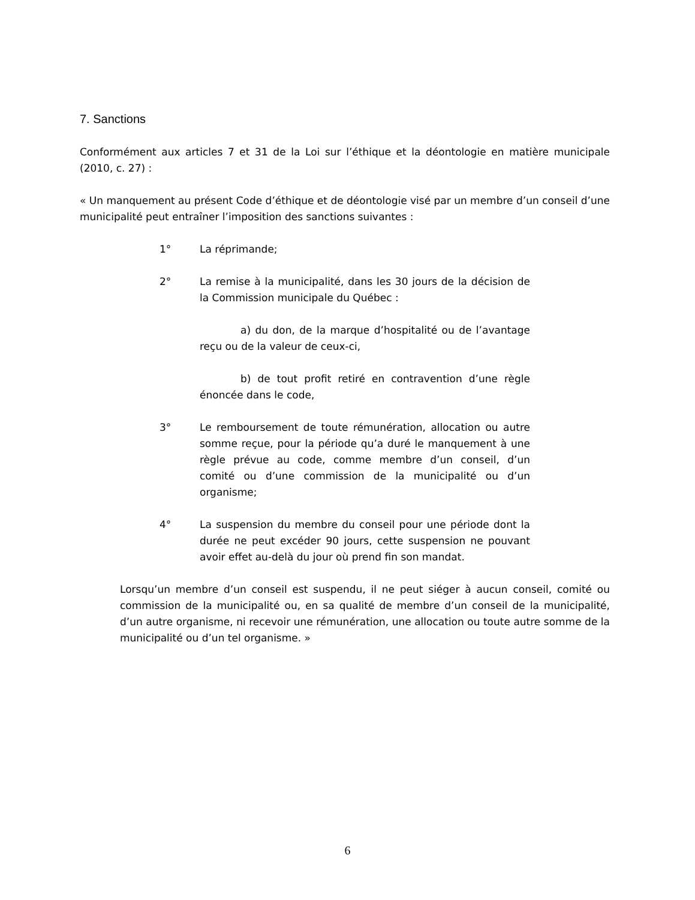7. Sanctions
Conformément aux articles 7 et 31 de la Loi sur l’éthique et la déontologie en matière municipale (2010, c. 27) :
« Un manquement au présent Code d’éthique et de déontologie visé par un membre d’un conseil d’une municipalité peut entraîner l’imposition des sanctions suivantes :
1° La réprimande;
2° La remise à la municipalité, dans les 30 jours de la décision de la Commission municipale du Québec :
a) du don, de la marque d’hospitalité ou de l’avantage reçu ou de la valeur de ceux-ci,
b) de tout profit retiré en contravention d’une règle énoncée dans le code,
3° Le remboursement de toute rémunération, allocation ou autre somme reçue, pour la période qu’a duré le manquement à une règle prévue au code, comme membre d’un conseil, d’un comité ou d’une commission de la municipalité ou d’un organisme;
4° La suspension du membre du conseil pour une période dont la durée ne peut excéder 90 jours, cette suspension ne pouvant avoir effet au-delà du jour où prend fin son mandat.
Lorsqu’un membre d’un conseil est suspendu, il ne peut siéger à aucun conseil, comité ou commission de la municipalité ou, en sa qualité de membre d’un conseil de la municipalité, d’un autre organisme, ni recevoir une rémunération, une allocation ou toute autre somme de la municipalité ou d’un tel organisme. »
6